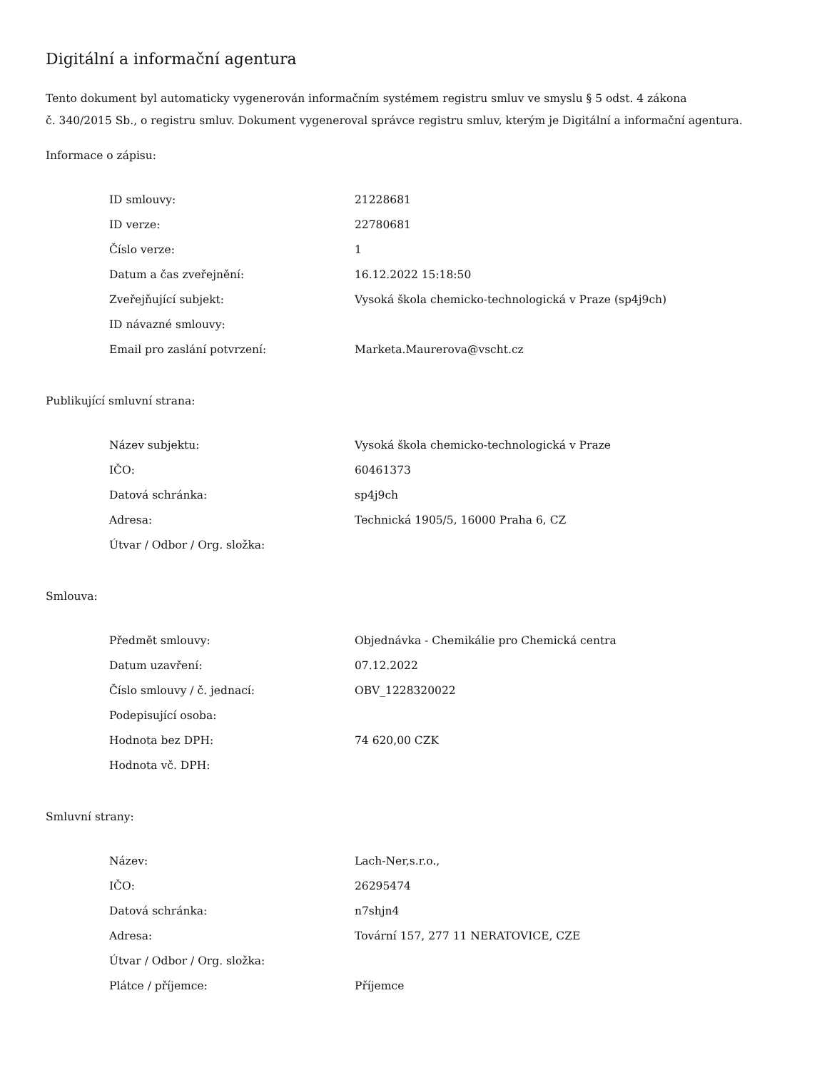Digitální a informační agentura
Tento dokument byl automaticky vygenerován informačním systémem registru smluv ve smyslu § 5 odst. 4 zákona
č. 340/2015 Sb., o registru smluv. Dokument vygeneroval správce registru smluv, kterým je Digitální a informační agentura.
Informace o zápisu:
| ID smlouvy: | 21228681 |
| ID verze: | 22780681 |
| Číslo verze: | 1 |
| Datum a čas zveřejnění: | 16.12.2022 15:18:50 |
| Zveřejňující subjekt: | Vysoká škola chemicko-technologická v Praze (sp4j9ch) |
| ID návazné smlouvy: | |
| Email pro zaslání potvrzení: | Marketa.Maurerova@vscht.cz |
Publikující smluvní strana:
| Název subjektu: | Vysoká škola chemicko-technologická v Praze |
| IČO: | 60461373 |
| Datová schránka: | sp4j9ch |
| Adresa: | Technická 1905/5, 16000 Praha 6, CZ |
| Útvar / Odbor / Org. složka: | |
Smlouva:
| Předmět smlouvy: | Objednávka - Chemikálie pro Chemická centra |
| Datum uzavření: | 07.12.2022 |
| Číslo smlouvy / č. jednací: | OBV_1228320022 |
| Podepisující osoba: | |
| Hodnota bez DPH: | 74 620,00 CZK |
| Hodnota vč. DPH: | |
Smluvní strany:
| Název: | Lach-Ner,s.r.o., |
| IČO: | 26295474 |
| Datová schránka: | n7shjn4 |
| Adresa: | Tovární 157, 277 11 NERATOVICE, CZE |
| Útvar / Odbor / Org. složka: | |
| Plátce / příjemce: | Příjemce |